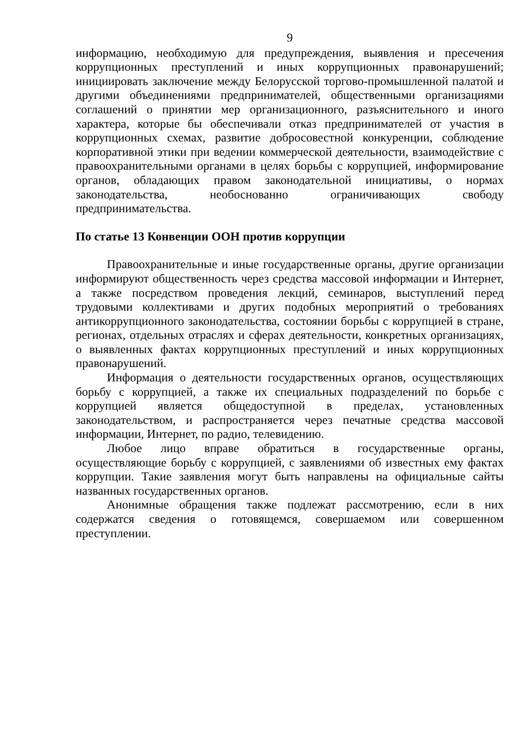9
информацию, необходимую для предупреждения, выявления и пресечения коррупционных преступлений и иных коррупционных правонарушений; инициировать заключение между Белорусской торгово-промышленной палатой и другими объединениями предпринимателей, общественными организациями соглашений о принятии мер организационного, разъяснительного и иного характера, которые бы обеспечивали отказ предпринимателей от участия в коррупционных схемах, развитие добросовестной конкуренции, соблюдение корпоративной этики при ведении коммерческой деятельности, взаимодействие с правоохранительными органами в целях борьбы с коррупцией, информирование органов, обладающих правом законодательной инициативы, о нормах законодательства, необоснованно ограничивающих свободу предпринимательства.
По статье 13 Конвенции ООН против коррупции
Правоохранительные и иные государственные органы, другие организации информируют общественность через средства массовой информации и Интернет, а также посредством проведения лекций, семинаров, выступлений перед трудовыми коллективами и других подобных мероприятий о требованиях антикоррупционного законодательства, состоянии борьбы с коррупцией в стране, регионах, отдельных отраслях и сферах деятельности, конкретных организациях, о выявленных фактах коррупционных преступлений и иных коррупционных правонарушений.
Информация о деятельности государственных органов, осуществляющих борьбу с коррупцией, а также их специальных подразделений по борьбе с коррупцией является общедоступной в пределах, установленных законодательством, и распространяется через печатные средства массовой информации, Интернет, по радио, телевидению.
Любое лицо вправе обратиться в государственные органы, осуществляющие борьбу с коррупцией, с заявлениями об известных ему фактах коррупции. Такие заявления могут быть направлены на официальные сайты названных государственных органов.
Анонимные обращения также подлежат рассмотрению, если в них содержатся сведения о готовящемся, совершаемом или совершенном преступлении.